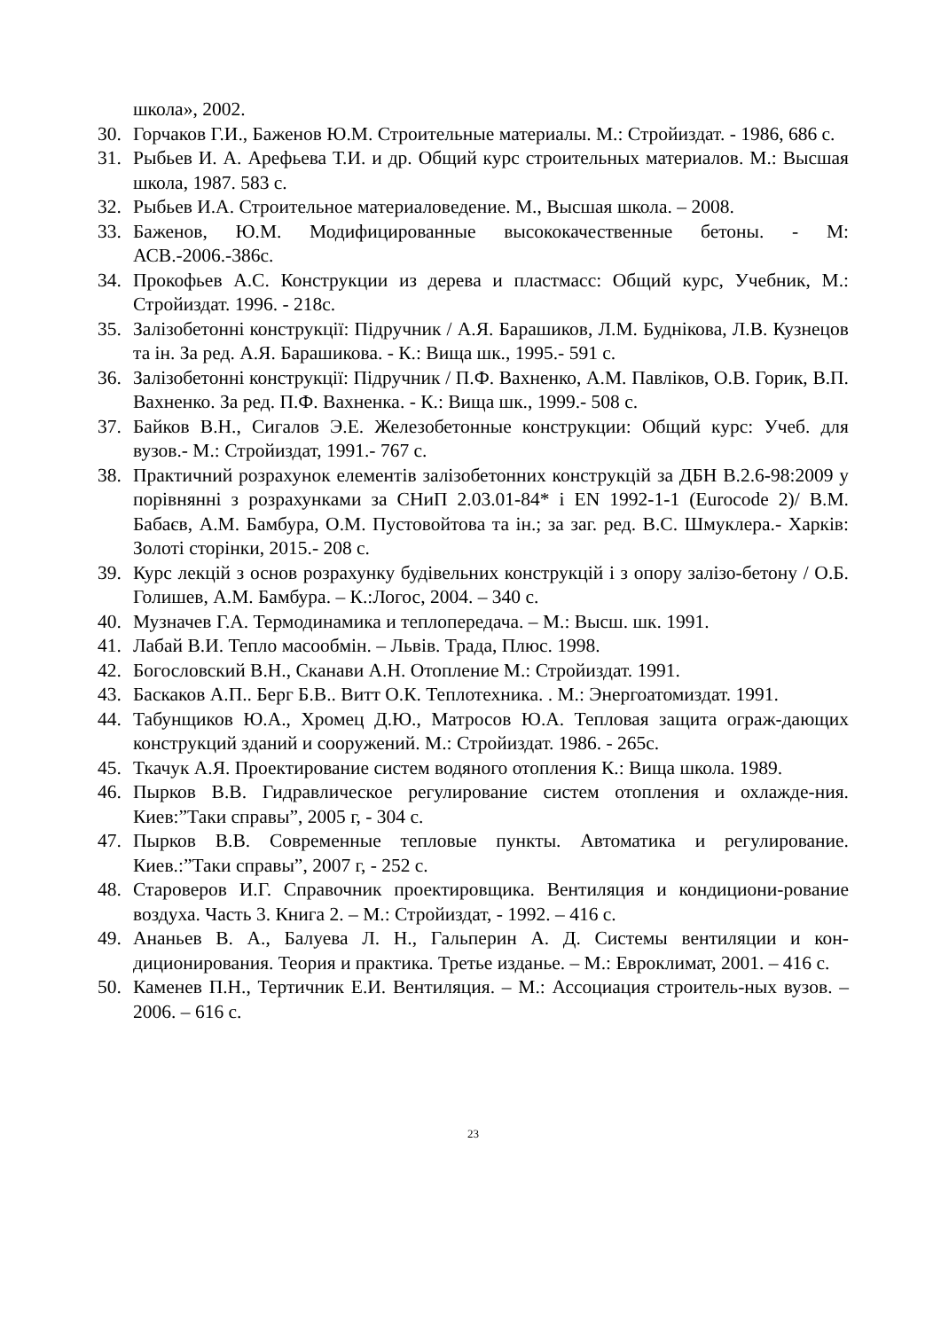школа», 2002.
30. Горчаков Г.И., Баженов Ю.М. Строительные материалы. М.: Стройиздат. - 1986, 686 с.
31. Рыбьев И. А. Арефьева Т.И. и др. Общий курс строительных материалов. М.: Высшая школа, 1987. 583 с.
32. Рыбьев И.А. Строительное материаловедение. М., Высшая школа. – 2008.
33. Баженов, Ю.М. Модифицированные высококачественные бетоны. - М: АСВ.-2006.-386с.
34. Прокофьев А.С. Конструкции из дерева и пластмасс: Общий курс, Учебник, М.: Стройиздат. 1996. - 218с.
35. Залізобетонні конструкції: Підручник / А.Я. Барашиков, Л.М. Буднікова, Л.В. Кузнецов та ін. За ред. А.Я. Барашикова. - К.: Вища шк., 1995.- 591 с.
36. Залізобетонні конструкції: Підручник / П.Ф. Вахненко, А.М. Павліков, О.В. Горик, В.П. Вахненко. За ред. П.Ф. Вахненка. - К.: Вища шк., 1999.- 508 с.
37. Байков В.Н., Сигалов Э.Е. Железобетонные конструкции: Общий курс: Учеб. для вузов.- М.: Стройиздат, 1991.- 767 с.
38. Практичний розрахунок елементів залізобетонних конструкцій за ДБН В.2.6-98:2009 у порівнянні з розрахунками за СНиП 2.03.01-84* і EN 1992-1-1 (Eurocode 2)/ В.М. Бабаєв, А.М. Бамбура, О.М. Пустовойтова та ін.; за заг. ред. В.С. Шмуклера.- Харків: Золоті сторінки, 2015.- 208 с.
39. Курс лекцій з основ розрахунку будівельних конструкцій і з опору залізо-бетону / О.Б. Голишев, А.М. Бамбура. – К.:Логос, 2004. – 340 с.
40. Музначев Г.А. Термодинамика и теплопередача. – М.: Высш. шк. 1991.
41. Лабай В.И. Тепло масообмін. – Львів. Трада, Плюс. 1998.
42. Богословский В.Н., Сканави А.Н. Отопление М.: Стройиздат. 1991.
43. Баскаков А.П.. Берг Б.В.. Витт О.К. Теплотехника. . М.: Энергоатомиздат. 1991.
44. Табунщиков Ю.А., Хромец Д.Ю., Матросов Ю.А. Тепловая защита ограж-дающих конструкций зданий и сооружений. М.: Стройиздат. 1986. - 265с.
45. Ткачук А.Я. Проектирование систем водяного отопления К.: Вища школа. 1989.
46. Пырков В.В. Гидравлическое регулирование систем отопления и охлажде-ния. Киев:”Таки справы”, 2005 г, - 304 с.
47. Пырков В.В. Современные тепловые пункты. Автоматика и регулирование. Киев.:”Таки справы”, 2007 г, - 252 с.
48. Староверов И.Г. Справочник проектировщика. Вентиляция и кондициони-рование воздуха. Часть 3. Книга 2. – М.: Стройиздат, - 1992. – 416 с.
49. Ананьев В. А., Балуева Л. Н., Гальперин А. Д. Системы вентиляции и кон-диционирования. Теория и практика. Третье изданье. – М.: Евроклимат, 2001. – 416 с.
50. Каменев П.Н., Тертичник Е.И. Вентиляция. – М.: Ассоциация строитель-ных вузов. – 2006. – 616 с.
23